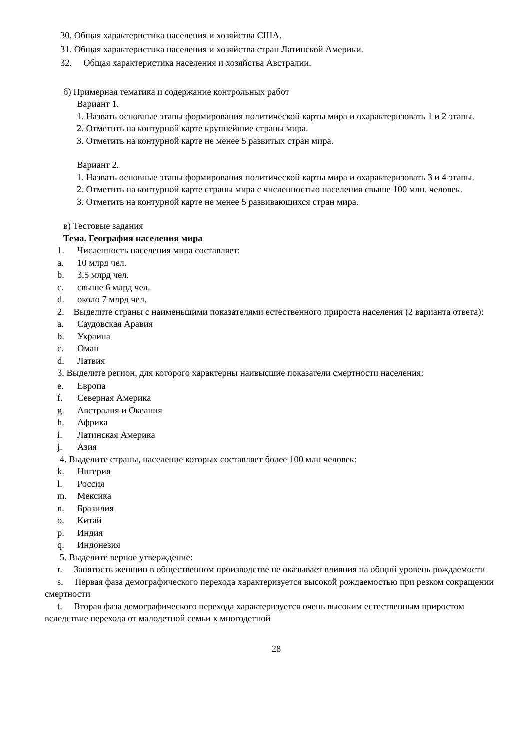30. Общая характеристика населения и хозяйства США.
31. Общая характеристика населения и хозяйства стран Латинской Америки.
32. Общая характеристика населения и хозяйства Австралии.
б) Примерная тематика и содержание контрольных работ
Вариант 1.
1. Назвать основные этапы формирования политической карты мира и охарактеризовать 1 и 2 этапы.
2. Отметить на контурной карте крупнейшие страны мира.
3. Отметить на контурной карте не менее 5 развитых стран мира.
Вариант 2.
1. Назвать основные этапы формирования политической карты мира и охарактеризовать 3 и 4 этапы.
2. Отметить на контурной карте страны мира с численностью населения свыше 100 млн. человек.
3. Отметить на контурной карте не менее 5 развивающихся стран мира.
в) Тестовые задания
Тема. География населения мира
1. Численность населения мира составляет:
a. 10 млрд чел.
b. 3,5 млрд чел.
c. свыше 6 млрд чел.
d. около 7 млрд чел.
2. Выделите страны с наименьшими показателями естественного прироста населения (2 варианта ответа):
a. Саудовская Аравия
b. Украина
c. Оман
d. Латвия
3. Выделите регион, для которого характерны наивысшие показатели смертности населения:
e. Европа
f. Северная Америка
g. Австралия и Океания
h. Африка
i. Латинская Америка
j. Азия
4. Выделите страны, население которых составляет более 100 млн человек:
k. Нигерия
l. Россия
m. Мексика
n. Бразилия
o. Китай
p. Индия
q. Индонезия
5. Выделите верное утверждение:
r. Занятость женщин в общественном производстве не оказывает влияния на общий уровень рождаемости
s. Первая фаза демографического перехода характеризуется высокой рождаемостью при резком сокращении смертности
t. Вторая фаза демографического перехода характеризуется очень высоким естественным приростом вследствие перехода от малодетной семьи к многодетной
28